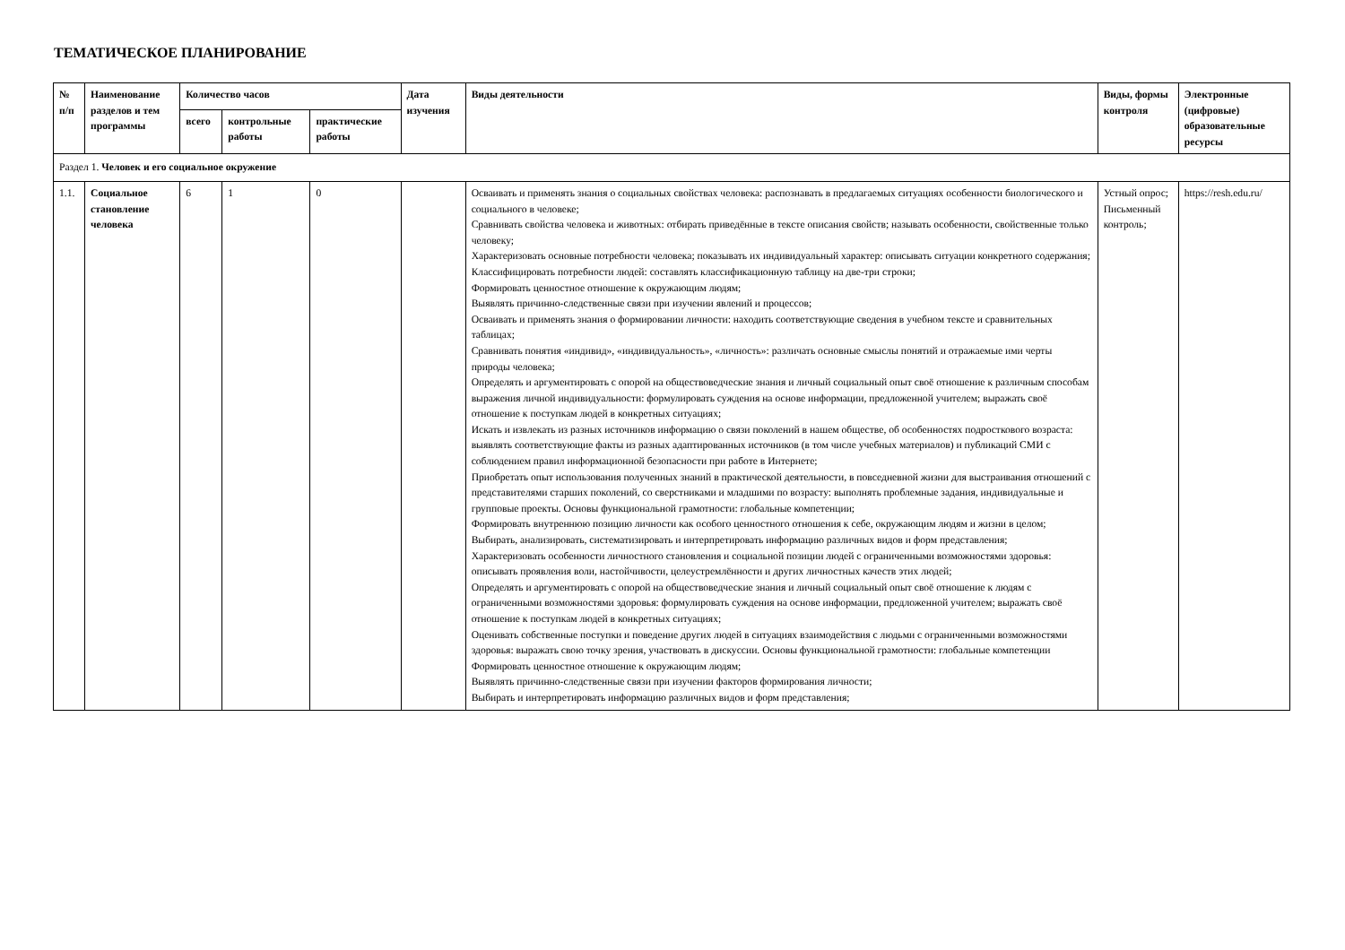ТЕМАТИЧЕСКОЕ ПЛАНИРОВАНИЕ
| № п/п | Наименование разделов и тем программы | Количество часов | | | Дата изучения | Виды деятельности | Виды, формы контроля | Электронные (цифровые) образовательные ресурсы |
| --- | --- | --- | --- | --- | --- | --- | --- | --- |
| | | всего | контрольные работы | практические работы | | | | |
| Раздел 1. Человек и его социальное окружение | | | | | | | | |
| 1.1. | Социальное становление человека | 6 | 1 | 0 | | Осваивать и применять знания о социальных свойствах человека: распознавать в предлагаемых ситуациях особенности биологического и социального в человеке; Сравнивать свойства человека и животных: отбирать приведённые в тексте описания свойств; называть особенности, свойственные только человеку; Характеризовать основные потребности человека; показывать их индивидуальный характер: описывать ситуации конкретного содержания; Классифицировать потребности людей: составлять классификационную таблицу на две-три строки; Формировать ценностное отношение к окружающим людям; Выявлять причинно-следственные связи при изучении явлений и процессов; Осваивать и применять знания о формировании личности: находить соответствующие сведения в учебном тексте и сравнительных таблицах; Сравнивать понятия «индивид», «индивидуальность», «личность»: различать основные смыслы понятий и отражаемые ими черты природы человека; Определять и аргументировать с опорой на обществоведческие знания и личный социальный опыт своё отношение к различным способам выражения личной индивидуальности: формулировать суждения на основе информации, предложенной учителем; выражать своё отношение к поступкам людей в конкретных ситуациях; Искать и извлекать из разных источников информацию о связи поколений в нашем обществе, об особенностях подросткового возраста: выявлять соответствующие факты из разных адаптированных источников (в том числе учебных материалов) и публикаций СМИ с соблюдением правил информационной безопасности при работе в Интернете; Приобретать опыт использования полученных знаний в практической деятельности, в повседневной жизни для выстраивания отношений с представителями старших поколений, со сверстниками и младшими по возрасту: выполнять проблемные задания, индивидуальные и групповые проекты. Основы функциональной грамотности: глобальные компетенции; Формировать внутреннюю позицию личности как особого ценностного отношения к себе, окружающим людям и жизни в целом; Выбирать, анализировать, систематизировать и интерпретировать информацию различных видов и форм представления; Характеризовать особенности личностного становления и социальной позиции людей с ограниченными возможностями здоровья: описывать проявления воли, настойчивости, целеустремлённости и других личностных качеств этих людей; Определять и аргументировать с опорой на обществоведческие знания и личный социальный опыт своё отношение к людям с ограниченными возможностями здоровья: формулировать суждения на основе информации, предложенной учителем; выражать своё отношение к поступкам людей в конкретных ситуациях; Оценивать собственные поступки и поведение других людей в ситуациях взаимодействия с людьми с ограниченными возможностями здоровья: выражать свою точку зрения, участвовать в дискуссии. Основы функциональной грамотности: глобальные компетенции Формировать ценностное отношение к окружающим людям; Выявлять причинно-следственные связи при изучении факторов формирования личности; Выбирать и интерпретировать информацию различных видов и форм представления; | Устный опрос; Письменный контроль; | https://resh.edu.ru/ |